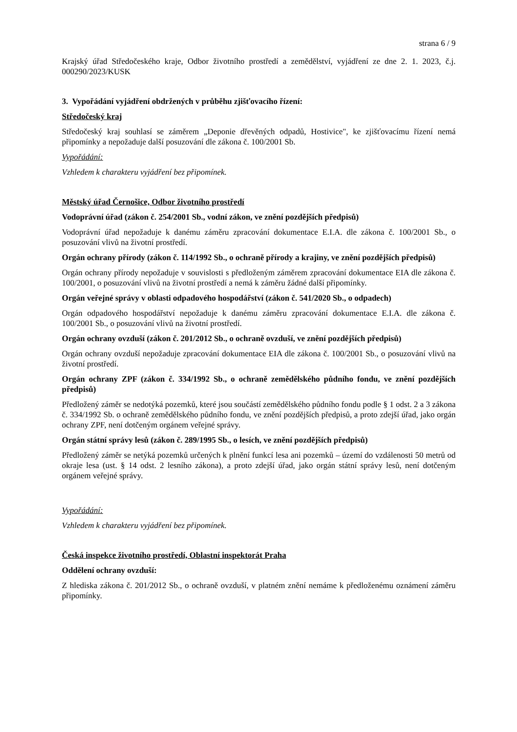strana 6 / 9
Krajský úřad Středočeského kraje, Odbor životního prostředí a zemědělství, vyjádření ze dne 2. 1. 2023, č.j. 000290/2023/KUSK
3. Vypořádání vyjádření obdržených v průběhu zjišťovacího řízení:
Středočeský kraj
Středočeský kraj souhlasí se záměrem „Deponie dřevěných odpadů, Hostivice", ke zjišťovacímu řízení nemá připomínky a nepožaduje další posuzování dle zákona č. 100/2001 Sb.
Vypořádání:
Vzhledem k charakteru vyjádření bez připomínek.
Městský úřad Černošice, Odbor životního prostředí
Vodoprávní úřad (zákon č. 254/2001 Sb., vodní zákon, ve znění pozdějších předpisů)
Vodoprávní úřad nepožaduje k danému záměru zpracování dokumentace E.I.A. dle zákona č. 100/2001 Sb., o posuzování vlivů na životní prostředí.
Orgán ochrany přírody (zákon č. 114/1992 Sb., o ochraně přírody a krajiny, ve znění pozdějších předpisů)
Orgán ochrany přírody nepožaduje v souvislosti s předloženým záměrem zpracování dokumentace EIA dle zákona č. 100/2001, o posuzování vlivů na životní prostředí a nemá k záměru žádné další připomínky.
Orgán veřejné správy v oblasti odpadového hospodářství (zákon č. 541/2020 Sb., o odpadech)
Orgán odpadového hospodářství nepožaduje k danému záměru zpracování dokumentace E.I.A. dle zákona č. 100/2001 Sb., o posuzování vlivů na životní prostředí.
Orgán ochrany ovzduší (zákon č. 201/2012 Sb., o ochraně ovzduší, ve znění pozdějších předpisů)
Orgán ochrany ovzduší nepožaduje zpracování dokumentace EIA dle zákona č. 100/2001 Sb., o posuzování vlivů na životní prostředí.
Orgán ochrany ZPF (zákon č. 334/1992 Sb., o ochraně zemědělského půdního fondu, ve znění pozdějších předpisů)
Předložený záměr se nedotýká pozemků, které jsou součástí zemědělského půdního fondu podle § 1 odst. 2 a 3 zákona č. 334/1992 Sb. o ochraně zemědělského půdního fondu, ve znění pozdějších předpisů, a proto zdejší úřad, jako orgán ochrany ZPF, není dotčeným orgánem veřejné správy.
Orgán státní správy lesů (zákon č. 289/1995 Sb., o lesích, ve znění pozdějších předpisů)
Předložený záměr se netýká pozemků určených k plnění funkcí lesa ani pozemků – území do vzdálenosti 50 metrů od okraje lesa (ust. § 14 odst. 2 lesního zákona), a proto zdejší úřad, jako orgán státní správy lesů, není dotčeným orgánem veřejné správy.
Vypořádání:
Vzhledem k charakteru vyjádření bez připomínek.
Česká inspekce životního prostředí, Oblastní inspektorát Praha
Oddělení ochrany ovzduší:
Z hlediska zákona č. 201/2012 Sb., o ochraně ovzduší, v platném znění nemáme k předloženému oznámení záměru připomínky.